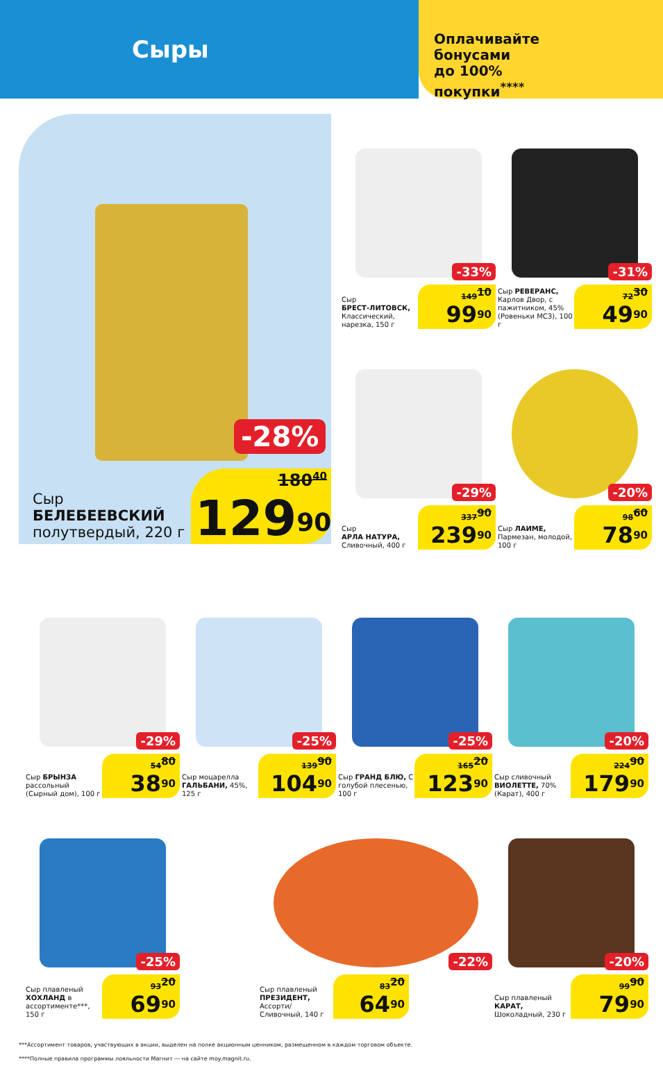Сыры
Оплачивайте
бонусами
до 100%
покупки<sup>****</sup>
-28%
Сыр
БЕЛЕБЕЕВСКИЙ
полутвердый, 220 г
180<sup>40</sup>
129<sup>90</sup>
-33%
Сыр
БРЕСТ-ЛИТОВСК, Классический, нарезка, 150 г
149<sup>10</sup>
99<sup>90</sup>
-31%
Сыр РЕВЕРАНС, Карлов Двор, с пажитником, 45% (Ровеньки МСЗ), 100 г
72<sup>30</sup>
49<sup>90</sup>
-29%
Сыр
АРЛА НАТУРА, Сливочный, 400 г
337<sup>90</sup>
239<sup>90</sup>
-20%
Сыр ЛАИМЕ, Пармезан, молодой, 100 г
98<sup>60</sup>
78<sup>90</sup>
-29%
Сыр БРЫНЗА рассольный (Сырный дом), 100 г
54<sup>80</sup>
38<sup>90</sup>
-25%
Сыр моцарелла ГАЛЬБАНИ, 45%, 125 г
139<sup>90</sup>
104<sup>90</sup>
-25%
Сыр ГРАНД БЛЮ, С голубой плесенью, 100 г
165<sup>20</sup>
123<sup>90</sup>
-20%
Сыр сливочный ВИОЛЕТТЕ, 70% (Карат), 400 г
224<sup>90</sup>
179<sup>90</sup>
-25%
Сыр плавленый ХОХЛАНД в ассортименте***, 150 г
93<sup>20</sup>
69<sup>90</sup>
-22%
Сыр плавленый ПРЕЗИДЕНТ, Ассорти/ Сливочный, 140 г
83<sup>20</sup>
64<sup>90</sup>
-20%
Сыр плавленый КАРАТ, Шоколадный, 230 г
99<sup>90</sup>
79<sup>90</sup>
***Ассортимент товаров, участвующих в акции, выделен на полке акционным ценником, размещенном в каждом торговом объекте.
****Полные правила программы лояльности Магнит — на сайте moy.magnit.ru.